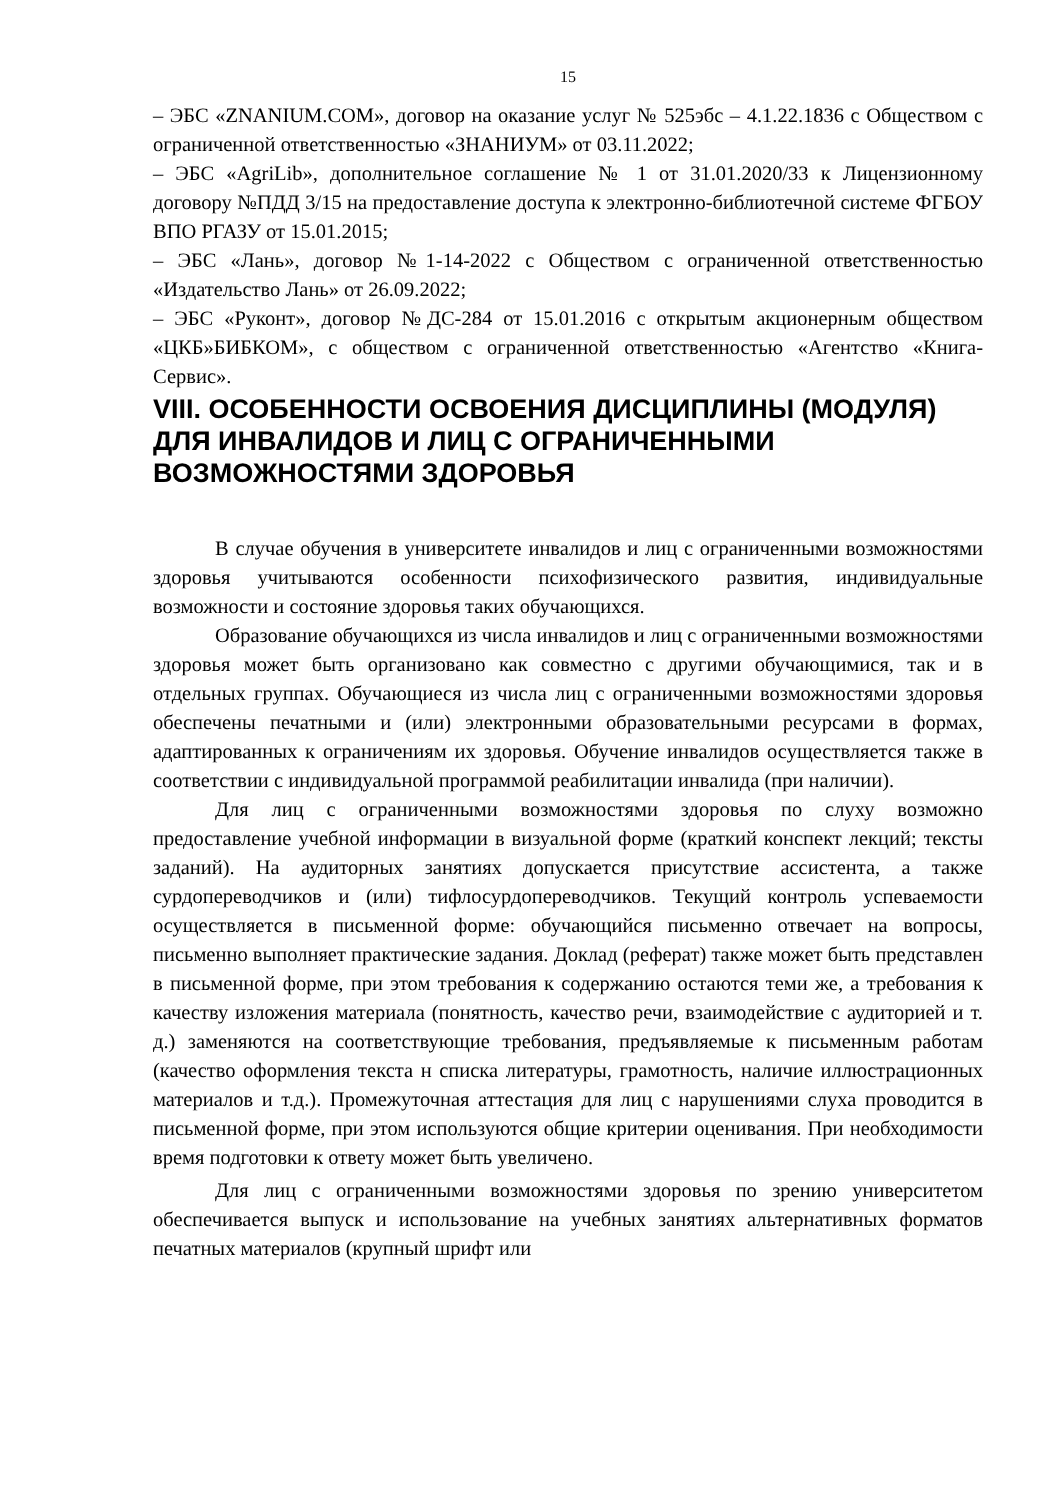15
– ЭБС «ZNANIUM.COM», договор на оказание услуг № 525эбс – 4.1.22.1836 с Обществом с ограниченной ответственностью «ЗНАНИУМ» от 03.11.2022;
– ЭБС «AgriLib», дополнительное соглашение № 1 от 31.01.2020/33 к Лицензионному договору №ПДД 3/15 на предоставление доступа к электронно-библиотечной системе ФГБОУ ВПО РГАЗУ от 15.01.2015;
– ЭБС «Лань», договор №1-14-2022 с Обществом с ограниченной ответственностью «Издательство Лань» от 26.09.2022;
– ЭБС «Руконт», договор №ДС-284 от 15.01.2016 с открытым акционерным обществом «ЦКБ»БИБКОМ», с обществом с ограниченной ответственностью «Агентство «Книга-Сервис».
VIII. ОСОБЕННОСТИ ОСВОЕНИЯ ДИСЦИПЛИНЫ (МОДУЛЯ) ДЛЯ ИНВАЛИДОВ И ЛИЦ С ОГРАНИЧЕННЫМИ ВОЗМОЖНОСТЯМИ ЗДОРОВЬЯ
В случае обучения в университете инвалидов и лиц с ограниченными возможностями здоровья учитываются особенности психофизического развития, индивидуальные возможности и состояние здоровья таких обучающихся.
Образование обучающихся из числа инвалидов и лиц с ограниченными возможностями здоровья может быть организовано как совместно с другими обучающимися, так и в отдельных группах. Обучающиеся из числа лиц с ограниченными возможностями здоровья обеспечены печатными и (или) электронными образовательными ресурсами в формах, адаптированных к ограничениям их здоровья. Обучение инвалидов осуществляется также в соответствии с индивидуальной программой реабилитации инвалида (при наличии).
Для лиц с ограниченными возможностями здоровья по слуху возможно предоставление учебной информации в визуальной форме (краткий конспект лекций; тексты заданий). На аудиторных занятиях допускается присутствие ассистента, а также сурдопереводчиков и (или) тифлосурдопереводчиков. Текущий контроль успеваемости осуществляется в письменной форме: обучающийся письменно отвечает на вопросы, письменно выполняет практические задания. Доклад (реферат) также может быть представлен в письменной форме, при этом требования к содержанию остаются теми же, а требования к качеству изложения материала (понятность, качество речи, взаимодействие с аудиторией и т. д.) заменяются на соответствующие требования, предъявляемые к письменным работам (качество оформления текста н списка литературы, грамотность, наличие иллюстрационных материалов и т.д.). Промежуточная аттестация для лиц с нарушениями слуха проводится в письменной форме, при этом используются общие критерии оценивания. При необходимости время подготовки к ответу может быть увеличено.
Для лиц с ограниченными возможностями здоровья по зрению университетом обеспечивается выпуск и использование на учебных занятиях альтернативных форматов печатных материалов (крупный шрифт или